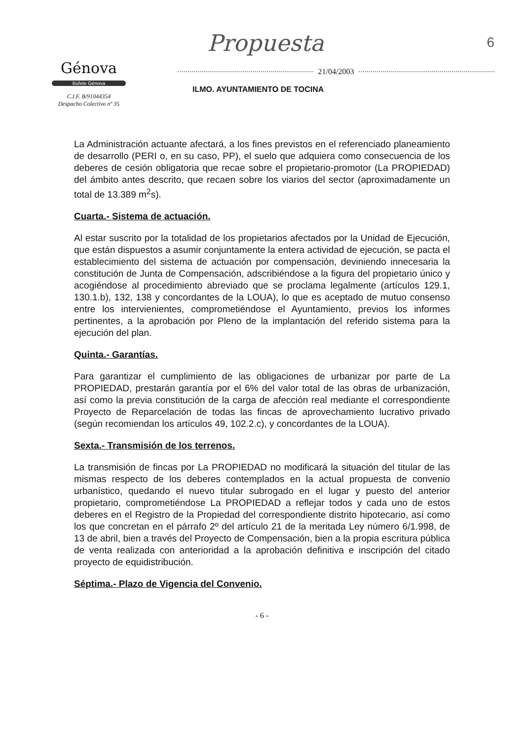6
Génova
Bufete Génova
C.I.F. B/91044354
Despacho Colectivo nº 35
Propuesta
21/04/2003
ILMO. AYUNTAMIENTO DE TOCINA
La Administración actuante afectará, a los fines previstos en el referenciado planeamiento de desarrollo (PERI o, en su caso, PP), el suelo que adquiera como consecuencia de los deberes de cesión obligatoria que recae sobre el propietario-promotor (La PROPIEDAD) del ámbito antes descrito, que recaen sobre los viarios del sector (aproximadamente un total de 13.389 m<sup>2</sup>s).
Cuarta.- Sistema de actuación.
Al estar suscrito por la totalidad de los propietarios afectados por la Unidad de Ejecución, que están dispuestos a asumir conjuntamente la entera actividad de ejecución, se pacta el establecimiento del sistema de actuación por compensación, deviniendo innecesaria la constitución de Junta de Compensación, adscribiéndose a la figura del propietario único y acogiéndose al procedimiento abreviado que se proclama legalmente (artículos 129.1, 130.1.b), 132, 138 y concordantes de la LOUA), lo que es aceptado de mutuo consenso entre los intervienientes, comprometiéndose el Ayuntamiento, previos los informes pertinentes, a la aprobación por Pleno de la implantación del referido sistema para la ejecución del plan.
Quinta.- Garantías.
Para garantizar el cumplimiento de las obligaciones de urbanizar por parte de La PROPIEDAD, prestarán garantía por el 6% del valor total de las obras de urbanización, así como la previa constitución de la carga de afección real mediante el correspondiente Proyecto de Reparcelación de todas las fincas de aprovechamiento lucrativo privado (según recomiendan los artículos 49, 102.2.c), y concordantes de la LOUA).
Sexta.- Transmisión de los terrenos.
La transmisión de fincas por La PROPIEDAD no modificará la situación del titular de las mismas respecto de los deberes contemplados en la actual propuesta de convenio urbanístico, quedando el nuevo titular subrogado en el lugar y puesto del anterior propietario, comprometiéndose La PROPIEDAD a reflejar todos y cada uno de estos deberes en el Registro de la Propiedad del correspondiente distrito hipotecario, así como los que concretan en el párrafo 2º del artículo 21 de la meritada Ley número 6/1.998, de 13 de abril, bien a través del Proyecto de Compensación, bien a la propia escritura pública de venta realizada con anterioridad a la aprobación definitiva e inscripción del citado proyecto de equidistribución.
Séptima.- Plazo de Vigencia del Convenio.
- 6 -